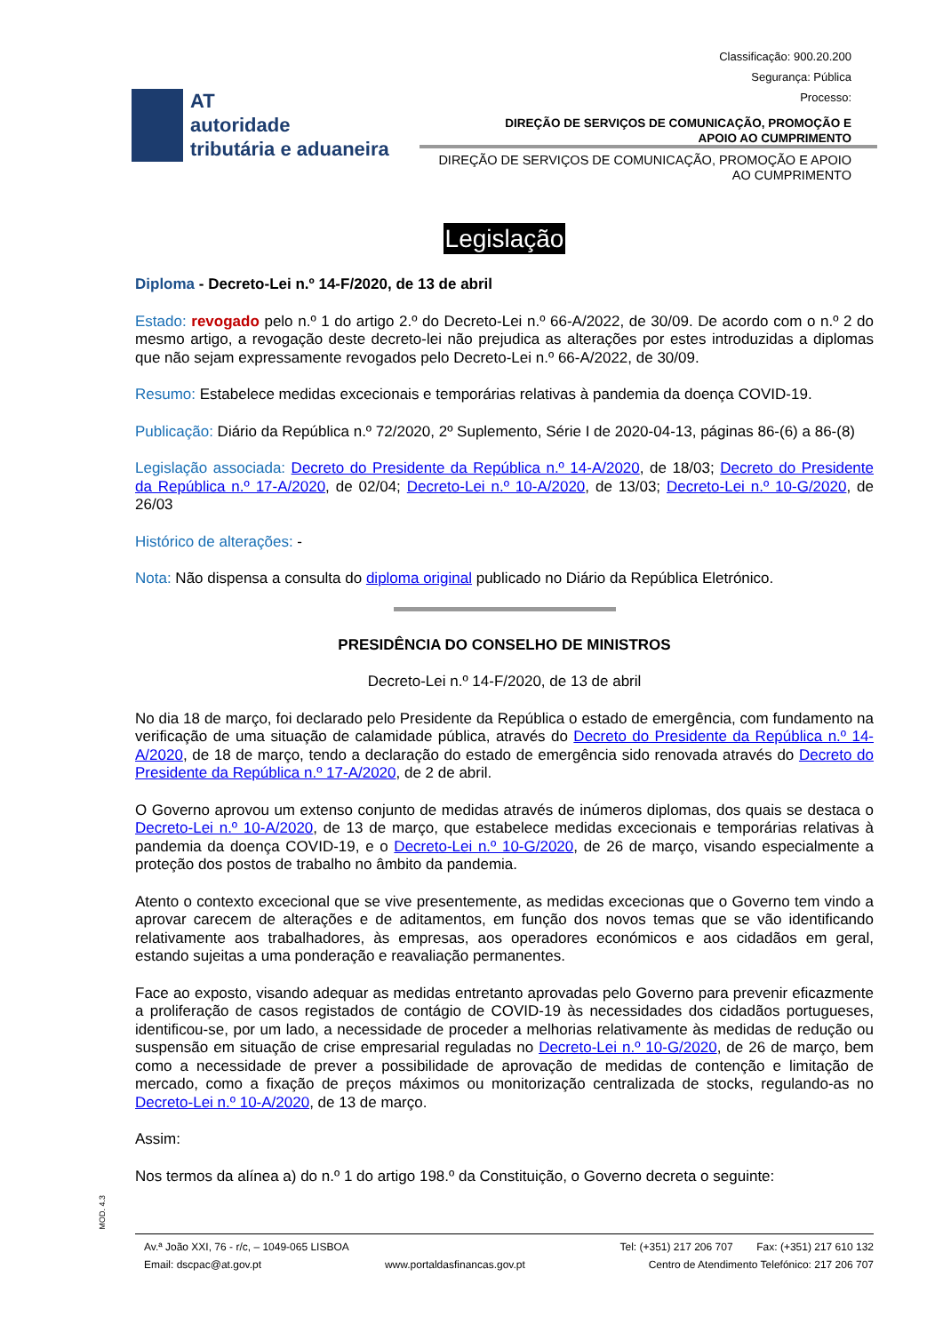Classificação: 900.20.200
Segurança: Pública
Processo:
AT
autoridade
tributária e aduaneira
DIREÇÃO DE SERVIÇOS DE COMUNICAÇÃO, PROMOÇÃO E
APOIO AO CUMPRIMENTO
DIREÇÃO DE SERVIÇOS DE COMUNICAÇÃO, PROMOÇÃO E APOIO
AO CUMPRIMENTO
Legislação
Diploma - Decreto-Lei n.º 14-F/2020, de 13 de abril
Estado: revogado pelo n.º 1 do artigo 2.º do Decreto-Lei n.º 66-A/2022, de 30/09. De acordo com o n.º 2 do mesmo artigo, a revogação deste decreto-lei não prejudica as alterações por estes introduzidas a diplomas que não sejam expressamente revogados pelo Decreto-Lei n.º 66-A/2022, de 30/09.
Resumo: Estabelece medidas excecionais e temporárias relativas à pandemia da doença COVID-19.
Publicação: Diário da República n.º 72/2020, 2º Suplemento, Série I de 2020-04-13, páginas 86-(6) a 86-(8)
Legislação associada: Decreto do Presidente da República n.º 14-A/2020, de 18/03; Decreto do Presidente da República n.º 17-A/2020, de 02/04; Decreto-Lei n.º 10-A/2020, de 13/03; Decreto-Lei n.º 10-G/2020, de 26/03
Histórico de alterações: -
Nota: Não dispensa a consulta do diploma original publicado no Diário da República Eletrónico.
PRESIDÊNCIA DO CONSELHO DE MINISTROS
Decreto-Lei n.º 14-F/2020, de 13 de abril
No dia 18 de março, foi declarado pelo Presidente da República o estado de emergência, com fundamento na verificação de uma situação de calamidade pública, através do Decreto do Presidente da República n.º 14-A/2020, de 18 de março, tendo a declaração do estado de emergência sido renovada através do Decreto do Presidente da República n.º 17-A/2020, de 2 de abril.
O Governo aprovou um extenso conjunto de medidas através de inúmeros diplomas, dos quais se destaca o Decreto-Lei n.º 10-A/2020, de 13 de março, que estabelece medidas excecionais e temporárias relativas à pandemia da doença COVID-19, e o Decreto-Lei n.º 10-G/2020, de 26 de março, visando especialmente a proteção dos postos de trabalho no âmbito da pandemia.
Atento o contexto excecional que se vive presentemente, as medidas excecionas que o Governo tem vindo a aprovar carecem de alterações e de aditamentos, em função dos novos temas que se vão identificando relativamente aos trabalhadores, às empresas, aos operadores económicos e aos cidadãos em geral, estando sujeitas a uma ponderação e reavaliação permanentes.
Face ao exposto, visando adequar as medidas entretanto aprovadas pelo Governo para prevenir eficazmente a proliferação de casos registados de contágio de COVID-19 às necessidades dos cidadãos portugueses, identificou-se, por um lado, a necessidade de proceder a melhorias relativamente às medidas de redução ou suspensão em situação de crise empresarial reguladas no Decreto-Lei n.º 10-G/2020, de 26 de março, bem como a necessidade de prever a possibilidade de aprovação de medidas de contenção e limitação de mercado, como a fixação de preços máximos ou monitorização centralizada de stocks, regulando-as no Decreto-Lei n.º 10-A/2020, de 13 de março.
Assim:
Nos termos da alínea a) do n.º 1 do artigo 198.º da Constituição, o Governo decreta o seguinte:
MOD. 4.3
Av.ª João XXI, 76 - r/c, – 1049-065 LISBOA Tel: (+351) 217 206 707 Fax: (+351) 217 610 132
Email: dscpac@at.gov.pt www.portaldasfinancas.gov.pt Centro de Atendimento Telefónico: 217 206 707